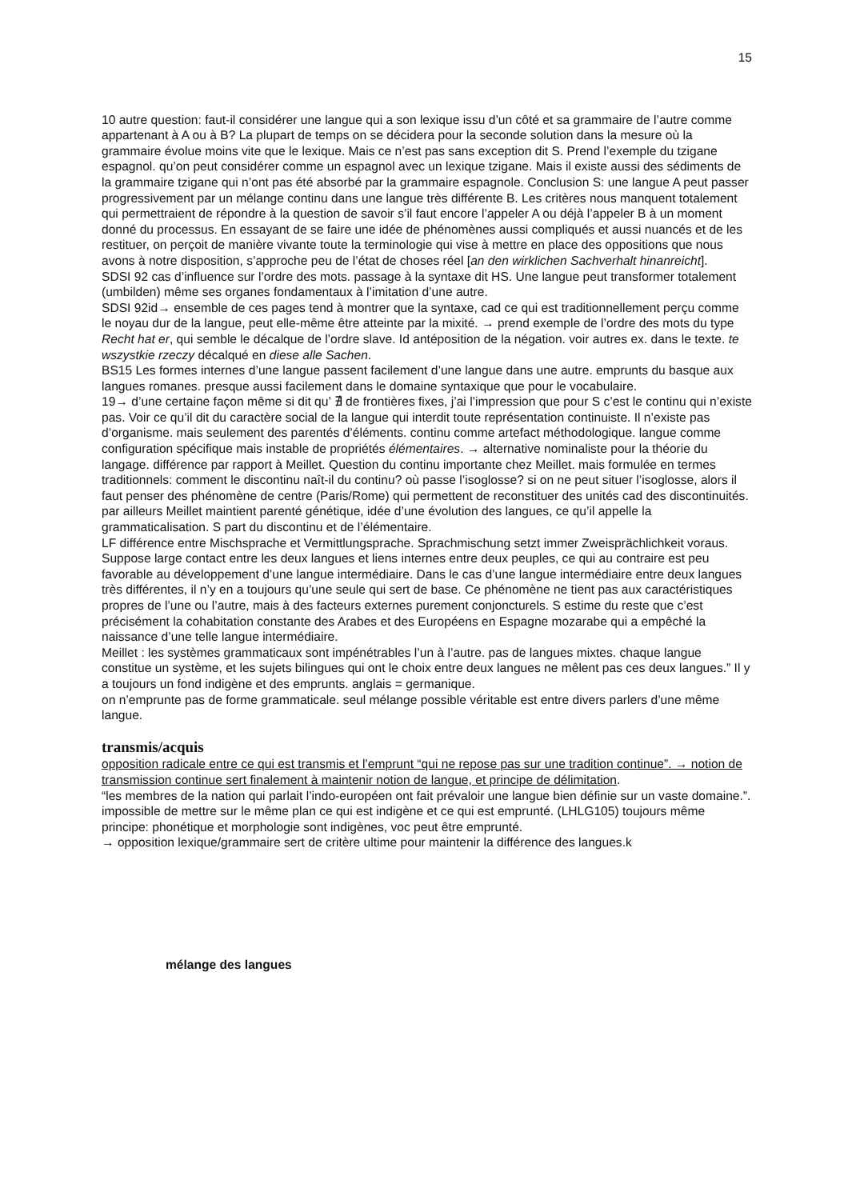15
10 autre question: faut-il considérer une langue qui a son lexique issu d’un côté et sa grammaire de l’autre comme appartenant à A ou à B? La plupart de temps on se décidera pour la seconde solution dans la mesure où la grammaire évolue moins vite que le lexique. Mais ce n’est pas sans exception dit S. Prend l’exemple du tzigane espagnol. qu’on peut considérer comme un espagnol avec un lexique tzigane. Mais il existe aussi des sédiments de la grammaire tzigane qui n’ont pas été absorbé par la grammaire espagnole. Conclusion S: une langue A peut passer progressivement par un mélange continu dans une langue très différente B. Les critères nous manquent totalement qui permettraient de répondre à la question de savoir s’il faut encore l’appeler A ou déjà l’appeler B à un moment donné du processus. En essayant de se faire une idée de phénomènes aussi compliqués et aussi nuancés et de les restituer, on perçoit de manière vivante toute la terminologie qui vise à mettre en place des oppositions que nous avons à notre disposition, s’approche peu de l’état de choses réel [an den wirklichen Sachverhalt hinanreicht].
SDSI 92 cas d’influence sur l’ordre des mots. passage à la syntaxe dit HS. Une langue peut transformer totalement (umbilden) même ses organes fondamentaux à l’imitation d’une autre.
SDSI 92id→ ensemble de ces pages tend à montrer que la syntaxe, cad ce qui est traditionnellement perçu comme le noyau dur de la langue, peut elle-même être atteinte par la mixité. → prend exemple de l’ordre des mots du type Recht hat er, qui semble le décalque de l’ordre slave. Id antéposition de la négation. voir autres ex. dans le texte. te wszystkie rzeczy décalqué en diese alle Sachen.
BS15 Les formes internes d’une langue passent facilement d’une langue dans une autre. emprunts du basque aux langues romanes. presque aussi facilement dans le domaine syntaxique que pour le vocabulaire.
19→ d’une certaine façon même si dit qu’ ∄ de frontières fixes, j’ai l’impression que pour S c’est le continu qui n’existe pas. Voir ce qu’il dit du caractère social de la langue qui interdit toute représentation continuiste. Il n’existe pas d’organisme. mais seulement des parentés d’éléments. continu comme artefact méthodologique. langue comme configuration spécifique mais instable de propriétés élémentaires. → alternative nominaliste pour la théorie du langage. différence par rapport à Meillet. Question du continu importante chez Meillet. mais formulée en termes traditionnels: comment le discontinu naît-il du continu? où passe l’isoglosse? si on ne peut situer l’isoglosse, alors il faut penser des phénomène de centre (Paris/Rome) qui permettent de reconstituer des unités cad des discontinuités. par ailleurs Meillet maintient parenté génétique, idée d’une évolution des langues, ce qu’il appelle la grammaticalisation. S part du discontinu et de l’élémentaire.
LF différence entre Mischsprache et Vermittlungsprache. Sprachmischung setzt immer Zweisprächlichkeit voraus. Suppose large contact entre les deux langues et liens internes entre deux peuples, ce qui au contraire est peu favorable au développement d’une langue intermédiaire. Dans le cas d’une langue intermédiaire entre deux langues très différentes, il n’y en a toujours qu’une seule qui sert de base. Ce phénomène ne tient pas aux caractéristiques propres de l’une ou l’autre, mais à des facteurs externes purement conjoncturels. S estime du reste que c’est précisément la cohabitation constante des Arabes et des Européens en Espagne mozarabe qui a empêché la naissance d’une telle langue intermédiaire.
Meillet : les systèmes grammaticaux sont impénétrables l’un à l’autre. pas de langues mixtes. chaque langue constitue un système, et les sujets bilingues qui ont le choix entre deux langues ne mêlent pas ces deux langues.” Il y a toujours un fond indigène et des emprunts. anglais = germanique.
on n’emprunte pas de forme grammaticale. seul mélange possible véritable est entre divers parlers d’une même langue.
transmis/acquis
opposition radicale entre ce qui est transmis et l’emprunt “qui ne repose pas sur une tradition continue”. → notion de transmission continue sert finalement à maintenir notion de langue, et principe de délimitation.
“les membres de la nation qui parlait l’indo-européen ont fait prévaloir une langue bien définie sur un vaste domaine.”. impossible de mettre sur le même plan ce qui est indigène et ce qui est emprunté. (LHLG105) toujours même principe: phonétique et morphologie sont indigènes, voc peut être emprunté.
→ opposition lexique/grammaire sert de critère ultime pour maintenir la différence des langues.k
mélange des langues